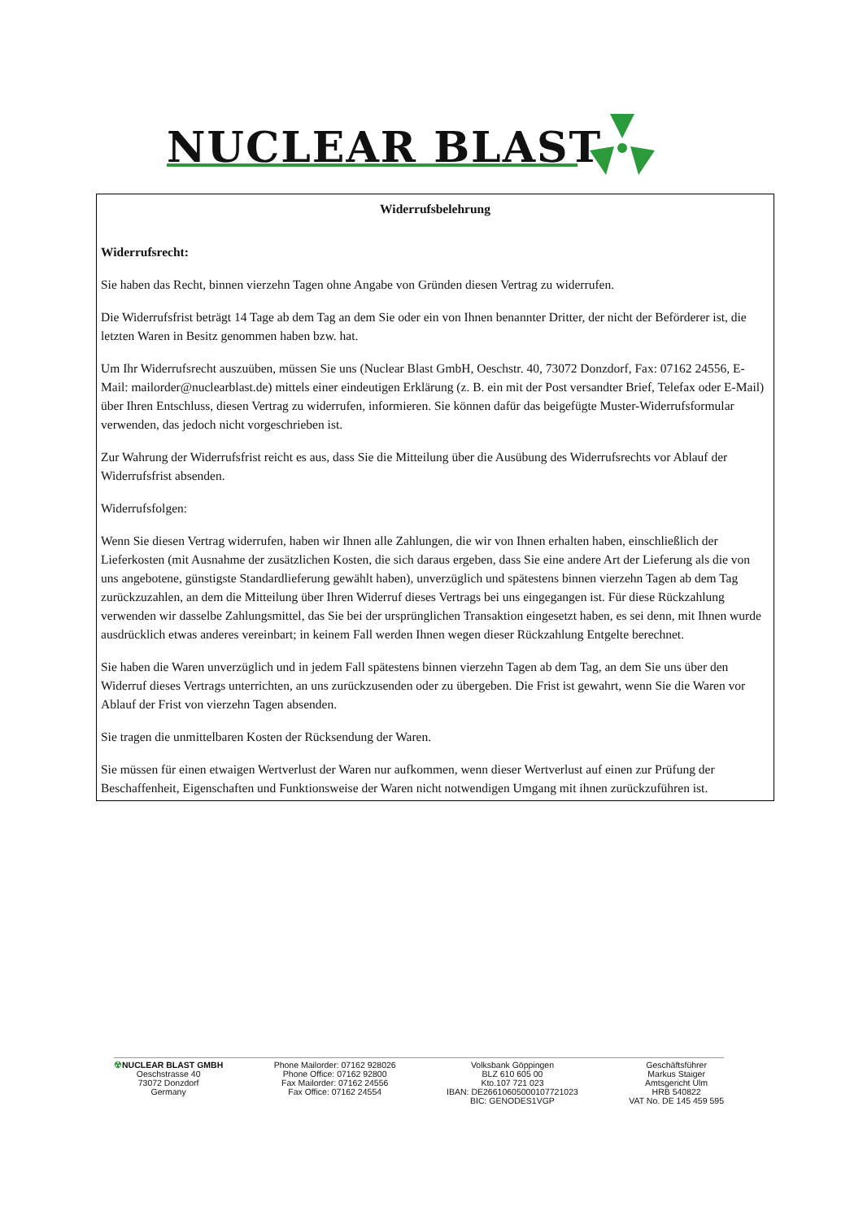NUCLEAR BLAST
Widerrufsbelehrung
Widerrufsrecht:
Sie haben das Recht, binnen vierzehn Tagen ohne Angabe von Gründen diesen Vertrag zu widerrufen.
Die Widerrufsfrist beträgt 14 Tage ab dem Tag an dem Sie oder ein von Ihnen benannter Dritter, der nicht der Beförderer ist, die letzten Waren in Besitz genommen haben bzw. hat.
Um Ihr Widerrufsrecht auszuüben, müssen Sie uns (Nuclear Blast GmbH, Oeschstr. 40, 73072 Donzdorf, Fax: 07162 24556, E-Mail: mailorder@nuclearblast.de) mittels einer eindeutigen Erklärung (z. B. ein mit der Post versandter Brief, Telefax oder E-Mail) über Ihren Entschluss, diesen Vertrag zu widerrufen, informieren. Sie können dafür das beigefügte Muster-Widerrufsformular verwenden, das jedoch nicht vorgeschrieben ist.
Zur Wahrung der Widerrufsfrist reicht es aus, dass Sie die Mitteilung über die Ausübung des Widerrufsrechts vor Ablauf der Widerrufsfrist absenden.
Widerrufsfolgen:
Wenn Sie diesen Vertrag widerrufen, haben wir Ihnen alle Zahlungen, die wir von Ihnen erhalten haben, einschließlich der Lieferkosten (mit Ausnahme der zusätzlichen Kosten, die sich daraus ergeben, dass Sie eine andere Art der Lieferung als die von uns angebotene, günstigste Standardlieferung gewählt haben), unverzüglich und spätestens binnen vierzehn Tagen ab dem Tag zurückzuzahlen, an dem die Mitteilung über Ihren Widerruf dieses Vertrags bei uns eingegangen ist. Für diese Rückzahlung verwenden wir dasselbe Zahlungsmittel, das Sie bei der ursprünglichen Transaktion eingesetzt haben, es sei denn, mit Ihnen wurde ausdrücklich etwas anderes vereinbart; in keinem Fall werden Ihnen wegen dieser Rückzahlung Entgelte berechnet.
Sie haben die Waren unverzüglich und in jedem Fall spätestens binnen vierzehn Tagen ab dem Tag, an dem Sie uns über den Widerruf dieses Vertrags unterrichten, an uns zurückzusenden oder zu übergeben. Die Frist ist gewahrt, wenn Sie die Waren vor Ablauf der Frist von vierzehn Tagen absenden.
Sie tragen die unmittelbaren Kosten der Rücksendung der Waren.
Sie müssen für einen etwaigen Wertverlust der Waren nur aufkommen, wenn dieser Wertverlust auf einen zur Prüfung der Beschaffenheit, Eigenschaften und Funktionsweise der Waren nicht notwendigen Umgang mit ihnen zurückzuführen ist.
☢NUCLEAR BLAST GMBH
Oeschstrasse 40
73072 Donzdorf
Germany
Phone Mailorder: 07162 928026
Phone Office: 07162 92800
Fax Mailorder: 07162 24556
Fax Office: 07162 24554
Volksbank Göppingen
BLZ 610 605 00
Kto.107 721 023
IBAN: DE26610605000107721023
BIC: GENODES1VGP
Geschäftsführer
Markus Staiger
Amtsgericht Ulm
HRB 540822
VAT No. DE 145 459 595